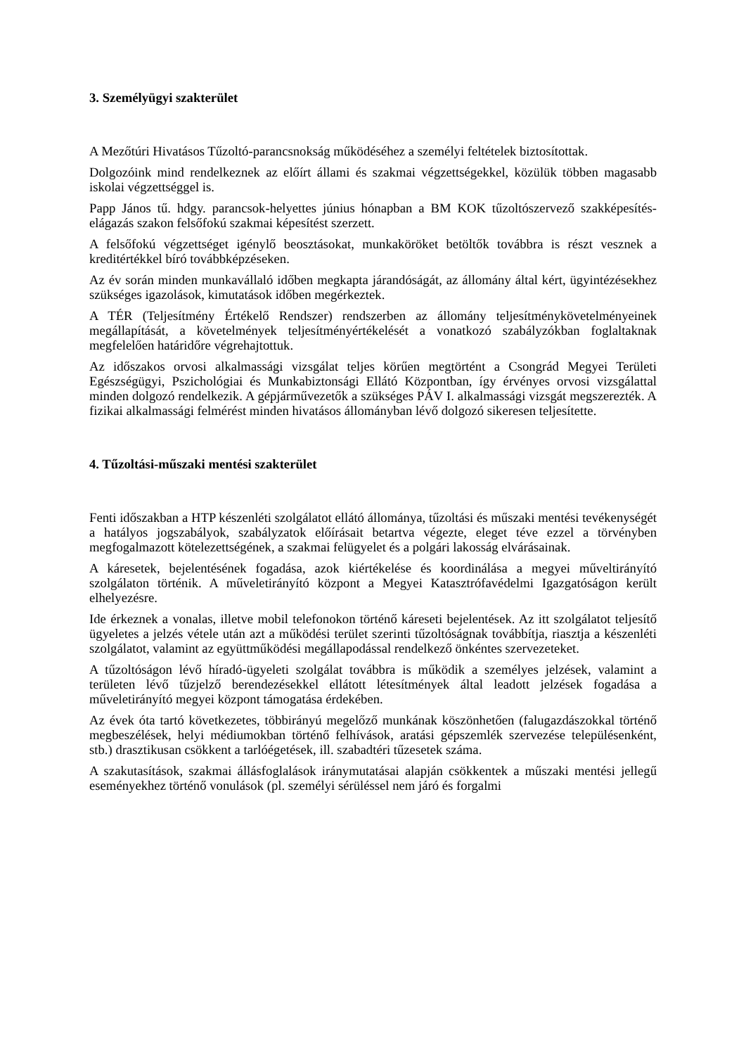3. Személyügyi szakterület
A Mezőtúri Hivatásos Tűzoltó-parancsnokság működéséhez a személyi feltételek biztosítottak.
Dolgozóink mind rendelkeznek az előírt állami és szakmai végzettségekkel, közülük többen magasabb iskolai végzettséggel is.
Papp János tű. hdgy. parancsok-helyettes június hónapban a BM KOK tűzoltószervező szakképesítés-elágazás szakon felsőfokú szakmai képesítést szerzett.
A felsőfokú végzettséget igénylő beosztásokat, munkaköröket betöltők továbbra is részt vesznek a kreditértékkel bíró továbbképzéseken.
Az év során minden munkavállaló időben megkapta járandóságát, az állomány által kért, ügyintézésekhez szükséges igazolások, kimutatások időben megérkeztek.
A TÉR (Teljesítmény Értékelő Rendszer) rendszerben az állomány teljesítménykövetelményeinek megállapítását, a követelmények teljesítményértékelését a vonatkozó szabályzókban foglaltaknak megfelelően határidőre végrehajtottuk.
Az időszakos orvosi alkalmassági vizsgálat teljes körűen megtörtént a Csongrád Megyei Területi Egészségügyi, Pszichológiai és Munkabiztonsági Ellátó Központban, így érvényes orvosi vizsgálattal minden dolgozó rendelkezik. A gépjárművezetők a szükséges PÁV I. alkalmassági vizsgát megszerezték. A fizikai alkalmassági felmérést minden hivatásos állományban lévő dolgozó sikeresen teljesítette.
4. Tűzoltási-műszaki mentési szakterület
Fenti időszakban a HTP készenléti szolgálatot ellátó állománya, tűzoltási és műszaki mentési tevékenységét a hatályos jogszabályok, szabályzatok előírásait betartva végezte, eleget téve ezzel a törvényben megfogalmazott kötelezettségének, a szakmai felügyelet és a polgári lakosság elvárásainak.
A káresetek, bejelentésének fogadása, azok kiértékelése és koordinálása a megyei műveltirányító szolgálaton történik. A műveletirányító központ a Megyei Katasztrófavédelmi Igazgatóságon került elhelyezésre.
Ide érkeznek a vonalas, illetve mobil telefonokon történő káreseti bejelentések. Az itt szolgálatot teljesítő ügyeletes a jelzés vétele után azt a működési terület szerinti tűzoltóságnak továbbítja, riasztja a készenléti szolgálatot, valamint az együttműködési megállapodással rendelkező önkéntes szervezeteket.
A tűzoltóságon lévő híradó-ügyeleti szolgálat továbbra is működik a személyes jelzések, valamint a területen lévő tűzjelző berendezésekkel ellátott létesítmények által leadott jelzések fogadása a műveletirányító megyei központ támogatása érdekében.
Az évek óta tartó következetes, többirányú megelőző munkának köszönhetően (falugazdászokkal történő megbeszélések, helyi médiumokban történő felhívások, aratási gépszemlék szervezése településenként, stb.) drasztikusan csökkent a tarlóégetések, ill. szabadtéri tűzesetek száma.
A szakutasítások, szakmai állásfoglalások iránymutatásai alapján csökkentek a műszaki mentési jellegű eseményekhez történő vonulások (pl. személyi sérüléssel nem járó és forgalmi